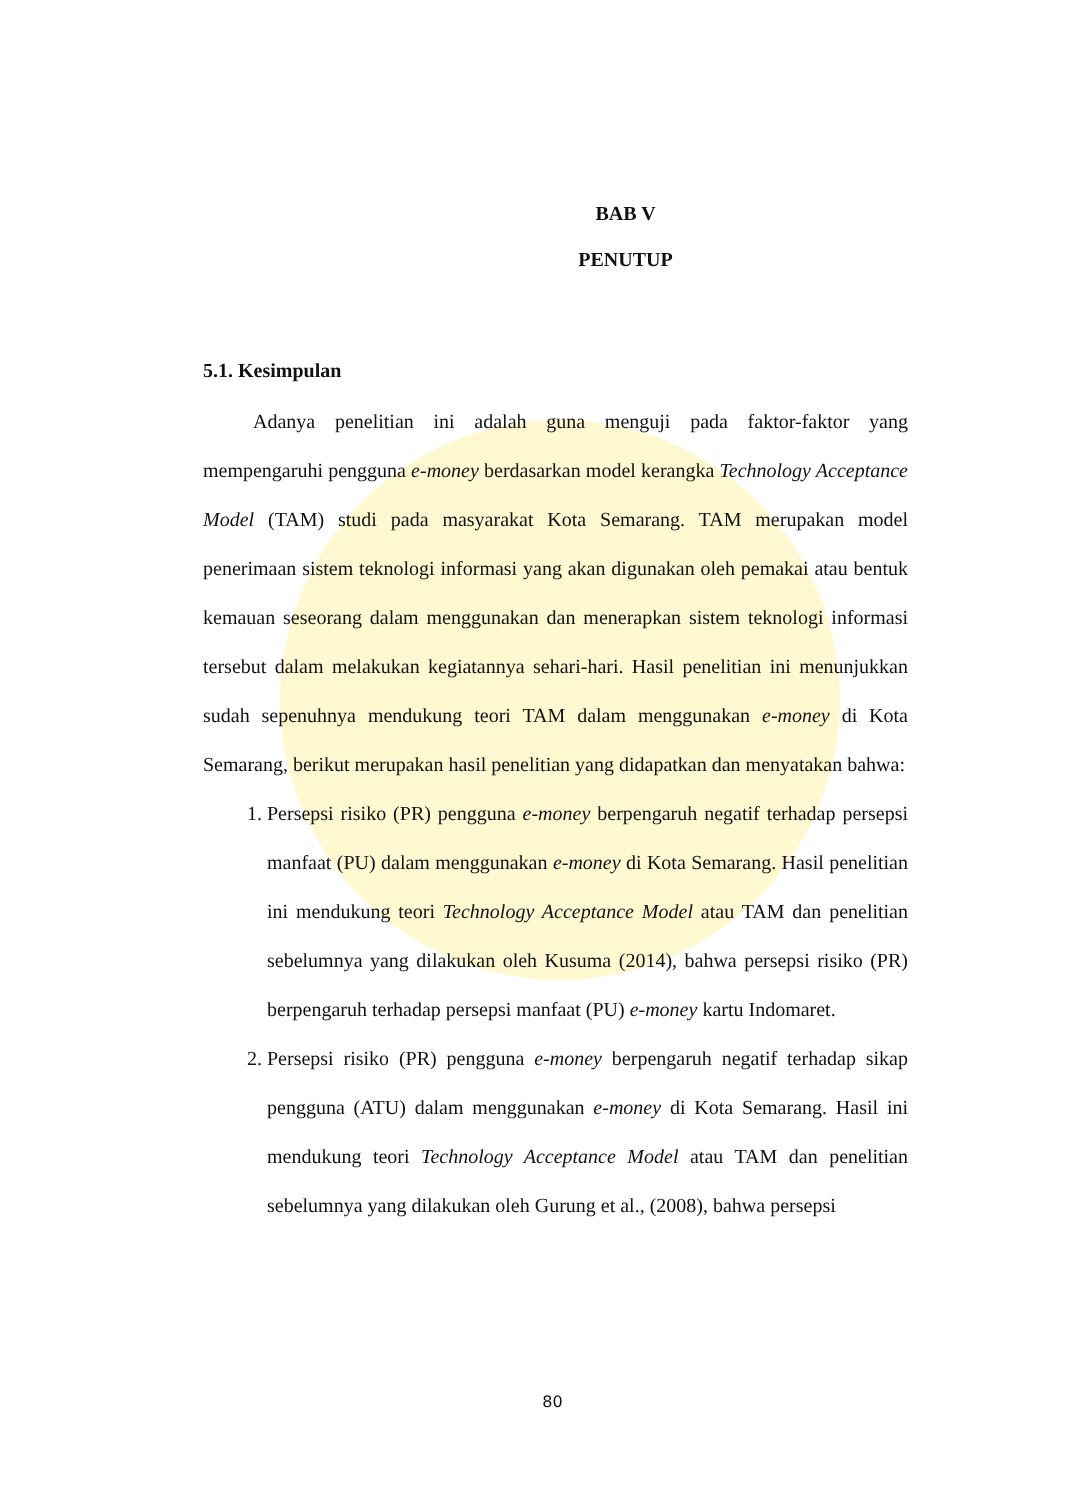BAB V
PENUTUP
5.1. Kesimpulan
Adanya penelitian ini adalah guna menguji pada faktor-faktor yang mempengaruhi pengguna e-money berdasarkan model kerangka Technology Acceptance Model (TAM) studi pada masyarakat Kota Semarang. TAM merupakan model penerimaan sistem teknologi informasi yang akan digunakan oleh pemakai atau bentuk kemauan seseorang dalam menggunakan dan menerapkan sistem teknologi informasi tersebut dalam melakukan kegiatannya sehari-hari. Hasil penelitian ini menunjukkan sudah sepenuhnya mendukung teori TAM dalam menggunakan e-money di Kota Semarang, berikut merupakan hasil penelitian yang didapatkan dan menyatakan bahwa:
1. Persepsi risiko (PR) pengguna e-money berpengaruh negatif terhadap persepsi manfaat (PU) dalam menggunakan e-money di Kota Semarang. Hasil penelitian ini mendukung teori Technology Acceptance Model atau TAM dan penelitian sebelumnya yang dilakukan oleh Kusuma (2014), bahwa persepsi risiko (PR) berpengaruh terhadap persepsi manfaat (PU) e-money kartu Indomaret.
2. Persepsi risiko (PR) pengguna e-money berpengaruh negatif terhadap sikap pengguna (ATU) dalam menggunakan e-money di Kota Semarang. Hasil ini mendukung teori Technology Acceptance Model atau TAM dan penelitian sebelumnya yang dilakukan oleh Gurung et al., (2008), bahwa persepsi
80